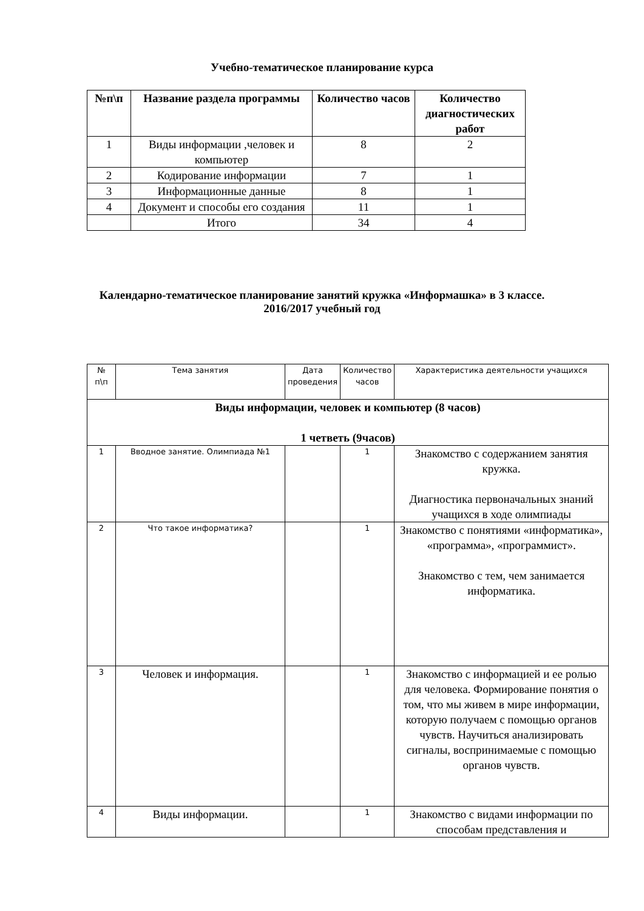Учебно-тематическое планирование курса
| №п\п | Название раздела программы | Количество часов | Количество диагностических работ |
| --- | --- | --- | --- |
| 1 | Виды информации ,человек и компьютер | 8 | 2 |
| 2 | Кодирование информации | 7 | 1 |
| 3 | Информационные данные | 8 | 1 |
| 4 | Документ и способы его создания | 11 | 1 |
| | Итого | 34 | 4 |
Календарно-тематическое планирование занятий кружка «Информашка» в 3 классе.
2016/2017 учебный год
| № п\п | Тема занятия | Дата проведения | Количество часов | Характеристика деятельности учащихся |
| Виды информации, человек и компьютер (8 часов) 1 четветь (9часов) | | | | |
| 1 | Вводное занятие. Олимпиада №1 | | 1 | Знакомство с содержанием занятия кружка. Диагностика первоначальных знаний учащихся в ходе олимпиады |
| 2 | Что такое информатика? | | 1 | Знакомство с понятиями «информатика», «программа», «программист». Знакомство с тем, чем занимается информатика. |
| 3 | Человек и информация. | | 1 | Знакомство с информацией и ее ролью для человека. Формирование понятия о том, что мы живем в мире информации, которую получаем с помощью органов чувств. Научиться анализировать сигналы, воспринимаемые с помощью органов чувств. |
| 4 | Виды информации. | | 1 | Знакомство с видами информации по способам представления и |